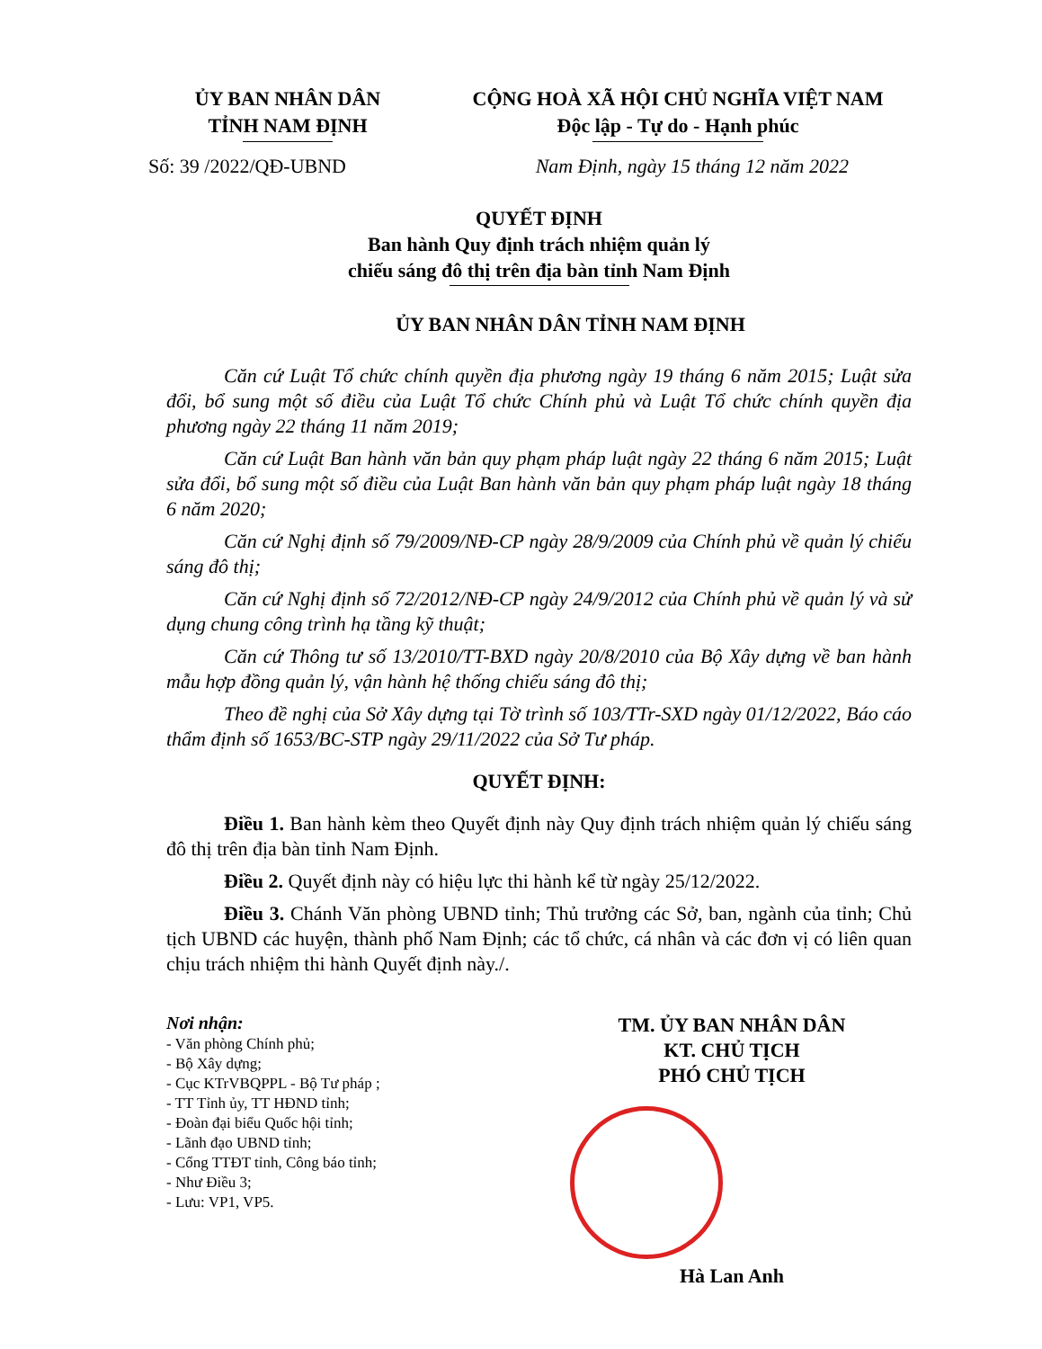ỦY BAN NHÂN DÂN
TỈNH NAM ĐỊNH
CỘNG HOÀ XÃ HỘI CHỦ NGHĨA VIỆT NAM
Độc lập - Tự do - Hạnh phúc
Số: 39 /2022/QĐ-UBND Nam Định, ngày 15 tháng 12 năm 2022
QUYẾT ĐỊNH
Ban hành Quy định trách nhiệm quản lý
chiếu sáng đô thị trên địa bàn tỉnh Nam Định
ỦY BAN NHÂN DÂN TỈNH NAM ĐỊNH
Căn cứ Luật Tổ chức chính quyền địa phương ngày 19 tháng 6 năm 2015; Luật sửa đổi, bổ sung một số điều của Luật Tổ chức Chính phủ và Luật Tổ chức chính quyền địa phương ngày 22 tháng 11 năm 2019;
Căn cứ Luật Ban hành văn bản quy phạm pháp luật ngày 22 tháng 6 năm 2015; Luật sửa đổi, bổ sung một số điều của Luật Ban hành văn bản quy phạm pháp luật ngày 18 tháng 6 năm 2020;
Căn cứ Nghị định số 79/2009/NĐ-CP ngày 28/9/2009 của Chính phủ về quản lý chiếu sáng đô thị;
Căn cứ Nghị định số 72/2012/NĐ-CP ngày 24/9/2012 của Chính phủ về quản lý và sử dụng chung công trình hạ tầng kỹ thuật;
Căn cứ Thông tư số 13/2010/TT-BXD ngày 20/8/2010 của Bộ Xây dựng về ban hành mẫu hợp đồng quản lý, vận hành hệ thống chiếu sáng đô thị;
Theo đề nghị của Sở Xây dựng tại Tờ trình số 103/TTr-SXD ngày 01/12/2022, Báo cáo thẩm định số 1653/BC-STP ngày 29/11/2022 của Sở Tư pháp.
QUYẾT ĐỊNH:
Điều 1. Ban hành kèm theo Quyết định này Quy định trách nhiệm quản lý chiếu sáng đô thị trên địa bàn tỉnh Nam Định.
Điều 2. Quyết định này có hiệu lực thi hành kể từ ngày 25/12/2022.
Điều 3. Chánh Văn phòng UBND tỉnh; Thủ trưởng các Sở, ban, ngành của tỉnh; Chủ tịch UBND các huyện, thành phố Nam Định; các tổ chức, cá nhân và các đơn vị có liên quan chịu trách nhiệm thi hành Quyết định này./.
Nơi nhận:
- Văn phòng Chính phủ;
- Bộ Xây dựng;
- Cục KTrVBQPPL - Bộ Tư pháp ;
- TT Tỉnh ủy, TT HĐND tỉnh;
- Đoàn đại biểu Quốc hội tỉnh;
- Lãnh đạo UBND tỉnh;
- Cổng TTĐT tỉnh, Công báo tỉnh;
- Như Điều 3;
- Lưu: VP1, VP5.
TM. ỦY BAN NHÂN DÂN
KT. CHỦ TỊCH
PHÓ CHỦ TỊCH
Hà Lan Anh